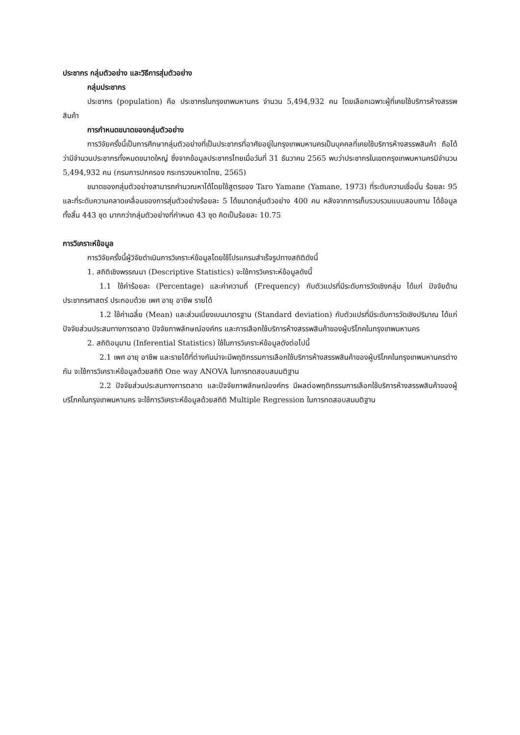ประชากร กลุ่มตัวอย่าง และวิธีการสุ่มตัวอย่าง
กลุ่มประชากร
ประชากร (population) คือ ประชากรในกรุงเทพมหานคร จำนวน 5,494,932 คน โดยเลือกเฉพาะผู้ที่เคยใช้บริการห้างสรรพสินค้า
การกำหนดขนาดของกลุ่มตัวอย่าง
การวิจัยครั้งนี้เป็นการศึกษากลุ่มตัวอย่างที่เป็นประชากรที่อาศัยอยู่ในกรุงเทพมหานครเป็นบุคคลที่เคยใช้บริการห้างสรรพสินค้า ถือได้ว่ามีจำนวนประชากรทั้งหมดขนาดใหญ่ ซึ่งจากข้อมูลประชากรไทยเมื่อวันที่ 31 ธันวาคม 2565 พบว่าประชากรในเขตกรุงเทพมหานครมีจำนวน 5,494,932 คน (กรมการปกครอง กระทรวงมหาดไทย, 2565)
ขนาดของกลุ่มตัวอย่างสามารถคำนวณหาได้โดยใช้สูตรของ Taro Yamane (Yamane, 1973) ที่ระดับความเชื่อมั่น ร้อยละ 95 และที่ระดับความคลาดเคลื่อนของการสุ่มตัวอย่างร้อยละ 5 ได้ขนาดกลุ่มตัวอย่าง 400 คน หลังจากการเก็บรวบรวมแบบสอบถาม ได้ข้อมูลทั้งสิ้น 443 ชุด มากกว่ากลุ่มตัวอย่างที่กำหนด 43 ชุด คิดเป็นร้อยละ 10.75
การวิเคราะห์ข้อมูล
การวิจัยครั้งนี้ผู้วิจัยดำเนินการวิเคราะห์ข้อมูลโดยใช้โปรแกรมสำเร็จรูปทางสถิติดังนี้
1. สถิติเชิงพรรณนา (Descriptive Statistics) จะใช้การวิเคราะห์ข้อมูลดังนี้
1.1 ใช้ค่าร้อยละ (Percentage) และค่าความถี่ (Frequency) กับตัวแปรที่มีระดับการวัดเชิงกลุ่ม ได้แก่ ปัจจัยด้านประชากรศาสตร์ ประกอบด้วย เพศ อายุ อาชีพ รายได้
1.2 ใช้ค่าเฉลี่ย (Mean) และส่วนเบี่ยงเบนมาตรฐาน (Standard deviation) กับตัวแปรที่มีระดับการวัดเชิงปริมาณ ได้แก่ ปัจจัยส่วนประสมทางการตลาด ปัจจัยภาพลักษณ์องค์กร และการเลือกใช้บริการห้างสรรพสินค้าของผู้บริโภคในกรุงเทพมหานคร
2. สถิติอนุมาน (Inferential Statistics) ใช้ในการวิเคราะห์ข้อมูลดังต่อไปนี้
2.1 เพศ อายุ อาชีพ และรายได้ที่ต่างกันน่าจะมีพฤติกรรมการเลือกใช้บริการห้างสรรพสินค้าของผู้บริโภคในกรุงเทพมหานครต่างกัน จะใช้การวิเคราะห์ข้อมูลด้วยสถิติ One way ANOVA ในการทดสอบสมมติฐาน
2.2 ปัจจัยส่วนประสมทางการตลาด และปัจจัยภาพลักษณ์องค์กร มีผลต่อพฤติกรรมการเลือกใช้บริการห้างสรรพสินค้าของผู้บริโภคในกรุงเทพมหานคร จะใช้การวิเคราะห์ข้อมูลด้วยสถิติ Multiple Regression ในการทดสอบสมมติฐาน